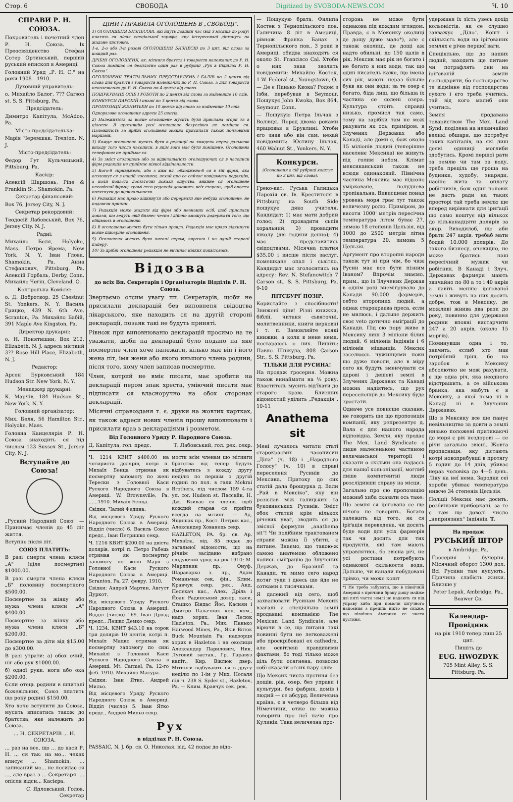Стор. 6 СВОБОДА Digitized by SVOBODA-NEWS.COM Ч. 10
СПРАВИ Р. Н. СОЮЗА.
Покровитель і почетний член Р. Н. Союза. Їх Преосвященство Стефан Сотер Ортинський, перший руський епископ в Америці.
Головний Уряд „Р. Н. С." на роки 1908—1910.
Духовний управитель:
о. Михайло Балог, 7?? Carson st. S. S. Pittsburg, Pa.
Предсідатель:
Димитро Капітула, McAdoo, Pa.
Місто-предсідателька:
Марія Черемшак, Trenton, N. J.
Місто-предсідатель:
Федор Гут Кульчицький, Pittsburg, Pa.
Касієр:
Алексій Шаршонь, Pine & Franklin St., Shamokin, Pa.
Секретар фінансовий:
Box 76, Jersey City, N. J.
Секретар рекордовий:
Теодосій Лабовський, Box 76, Jersey City, N. J.
Радні:
Михайло Беля, Holyoke, Mass. Петро Ярема, New York, N. Y. Іван Глова, Shamokin, Pa. Анна Стефанович, Pittsburg, Pa. Алексій Горбаль, Derby, Conn. Михайло Чегін, Cleveland, O.
Контрольна Комісія:
о. Д. Добротвор, 25 Chestnut St. Yonkers, N. Y. Василь Грицко, 439 N. 6th Ave. Scranton, Pa. Михайло Бабій, 391 Maple Ave Kingston, Pa.
Директор друкарні:
о. Н. Понятишин, Box 212, Elizabeth, N. J. адреса місткий 3?? Rose Hill Place, Elizabeth, N. J.
Редактор:
Арсен Бурковський 184 Hudson Str. New York, N. Y.
Менаджер друкарні:
К. Марчів, 184 Hudson St., New York, N. Y.
Головний організатор:
Мих. Беля, 56 Hamilton Str., Holyoke, Mass.
Головна Канцелярія Р. Н. Союза знаходить ся під числом 123 Sussex St., Jersey City, N. J.
Вступайте до Союза!
„Руский Народний Союз" — Принимає членів до 45 літ життя.
Вступне після літ.
СОЮЗ ПЛАТИТЬ:
В разі смерти члена кляси „А" (ціле посмертне) $1000.00.
В разі смерти члена кляси „Б" половину посмертного $500.00.
Посмертне за жінку або мужа члена кляси „А" $400.00.
Посмертне за жінку або мужа члена кляси „Б" $200.00.
Посмертне за діти від $15.00 до $300.00.
В разі утрати: а) обох очий, ніг або рук $1000.00.
б) одної руки, ноги або ока $200.00.
Єсли отець родини в шпиталі божевільних, Союз платить що року родині $150.00.
Хто хоче вступити до Союза, мусить вписатись також до братства, яке належить до Союза.
... Н. СЕКРЕТАРІВ ... Н. СОЮЗА.
... раз на все, що ... до каси Р. Н. ... ся так: на мо... чеках вписує ... Shamokin, ... записаний мо... не лосилає ся ..., але враз з ... Секретаря. ... опісля відси... Касієра.
С. Ядловський, Голов. Секретар
ЦІНИ І ПРАВИЛА ОГОЛОШЕНЬ В „СВОБОДІ".
1) ОГОЛОШЕНЯ БИЗНЕСОВІ, які йдуть довший час (від 3 місяців до року) платять ся після спеціальної тарифи, яку інтересовані дістануть на жадане листовно.
1-о, 2-о або 3-и разові ОГОЛОШЕНЯ БИЗНЕСІВ по 3 цнт. від слова за кождий раз.
ДРІБНІ ОГОЛОШЕНЯ, як: мітинги братств і товариств належачих до Р. Н. Союза поміщає ся безплатно один раз в рубриці „Рух в Відділах Р. Н. Союза".
ОГОЛОШЕНЯ ТЕАТРАЛЬНИХ ПРЕДСТАВЛЕНЬ І БАЛІВ по 2 центи від слова для братств і товариств належачих до Р. Н. Союза, а для товариств неналежачих до Р. Н. Союза по 4 центи від слова.
ПОШУКУВАНЕ ОСІБ І РОБОТИ по 2 центи від слова за найменше 10 слів.
КОНКУРСИ ПАРОХІЙ і иньші по 3 центи від слова.
ПРОПОЗИЦІЇ ЖЕНИТЬБИ по 10 центів від слова за найменше 10 слів.
Одноразове оголошеня адреси 25 центів.
2) Належитість за всяке оголошене мусить бути прислана згори та в цілости. В противнім разі оголошене безуслівно не поміщає ся. Належитість за дрібні оголошеня можна присилати також почтовими марками.
3) Кожде оголошене мусить бути в редакції на тиждень перед дальшою виходу того числа часописи, в якім воно має бути поміщене. Оголошень телефоном не приймає ся.
4) За зміст оголошень або за відвічальність оголошуючих ся в часописи фірм редакція не приймає ніякої відвічальности.
5) Кого-б скривджено, або з ким вл. обходжено-б ся в тій фірмі, яка оголошує ся в нашій часописи, нехай про се сейчас повідомить редакцію, а коли подасть достаточні докази ошуства, викине ся оголошене несовісної фірми; кромі сего редакція доложить всіх старань, щоб ошуста потягнути до відвічальности.
6) Редакція має право відкинути або перервати яке небудь оголошене, не подаючи причин.
7) Редакція може жадати від фірм або незнаних осіб, щоб прислали докази, що ведуть свій бизнес чесно і дійсно зможуть додержати того, що обіцюють в оголошеню.
8) В оголошеню мусять бути тілько правда. Редакція має право відкинути всяке підозріле оголошеня.
9) Оголошеня мусять бути писані пером, виразно і на одній стороні паперу.
10) За дрібні оголошеня редакція не висилає ніяких покві­товань.
Відозва
до всіх Вп. Секретарів і Організаторів Відділів Р. Н. Союза.
Звертаємо отсим увагу пп. Секретарів, щоби не присилали декларацій без виповненя свідоцтва лікарського, яке находить ся на другій стороні декларації, позаяк такі не будуть приняті.
Рівнож при виповнюваню декларацій просимо на те уважати, щоби на декларації було подано на яке посмертне член хоче належати, кілько має він і його жена літ, імя жени або якого иньшого члена родини, після того, кому член записав посмертне.
Член, котрий не вміє писати, має зробити на декларації пером знак хреста, уміючий писати має підписати ся власноручно на обох сторонах декларації.
Місячні справозданя т. є. друки на жовтих картках, як також адреси нових членів прошу виповнювати і присилати враз з деклараціями і розметом.
Від Головного Уряду Р. Народного Союза.
Д. Капітула, гол. предс. Т. Лабовський, гол. рек. секр.
Ч. 1214 КВИТ $400.00 на чотириста долярів, котрі п. Михаїл Бенца отримав як посмертну запомогу по жені Терески з Головної Каси Руского Народного Союза в Америці. W. Brownsville, Pa. ......1910. Михаїл Бенца.
Свідки: Чалий Федина.
Від місцевого Уряду Руского Народного Союза в Америці. Відділ (число) 6. Василь Сокол предс., Іван Петришко секр.
Ч. 1216 КВИТ $200.00 на двіста долярів, котрі п. Петро Рабець отримав як посмертну запомогу по жені Марії з Головної Каси Руского Народного Союза в Америці. Scranton, Pa. 27. февру. 1910.
Свідки: Андрей Мартин, Август Дуркот,
Від місцевого Уряду Руского Народного Союза в Америці. Відділ (число) 169. Іван Дрозд предс., Лешко Демко секр.
Ч. 1234. КВИТ $43.10 на сорок три долярів 10 центів, котрі п. Михаїл Мацко отримав як посмертну запомогу по сині Михайлі з Головної Каси Руского Народного Союза в Америці. Mt. Carmel, Pa. 12-го феб. 1910. Михайло Масура.
Свідки: Іван Ятко, Андрей Мильо.
Від місцевого Уряду Руского Народного Союза в Америці. Відділ (число) 5. Іван Ятко предс., Андрей Мильо секр.
мости всім членам що мітинги братства від тепер будуть відбуватись з кожду другу неділю по першім о другій годині по пол. в гали Mokrai Brothers, під числом 159 4-та ул. cor. Hudson st. Пассайк, Н. Дж. Взиває ся членів, щоб кождий старав ся прийти всегда на мітинг. — Ад. Ящишак пр., Кост. Петрик кас., Александер Хованець секр.
HAZLETON, PA. бр. св. Ар. Михаїла, від. 85 подає до загальної відомости, що на річнім засіданю вибрано слідуючий уряд на рік 1910: М. Мардпняк пр., Онуф. Шараварко з. пр., Адам Романьчак сек. фін., Клим. Кравчук секр. рек., Анд. Пелехач кас., Алех. Дріль і Йоан Радинський дозор. каси, Сташко Біндас Йос. Касиян і Дмитро Палачнок кон. ком., надз. хорих: Іван Лесюк Hazleton, Pa., Мих. Панько Harwood Mines, Pa., Яків Вітюк Buck Mountain Pa; надзорця хорих в Hazleton і на околици Александер Парилович, Ник. Луговий застав., Гр. Гаравуз капіт., Кир. Віклюк двер. Мітинги відбувають ся в другу неділю по 1-ім у Мих. Носаля під ч. 238 S. Syder st., Hazleton, Pa. — Клим. Кравчук сек. рек.
Рух
в відділах Р. Н. Союза.
PASSAIC, N. J. бр. св. О. Николая, від. 42 подає до відо-
— Пошукую брата, Филипа Костек з Тернопільского пов. Галичина 8 літ в Америці, рівнож Франка Банах з Тернопільского пов., 3 роки в Америці, обидва знаходять ся около St. Francisco Cal. Хтоби о них знав зволить повідомити: Михайло Костек, 1 W. Federal st., Youngstown, O.
— Де є Панько Квока? Родом з Ізби, перебував в Seymour. Пошукує John Kwoka, Box 864, Seymour, Conn.
— Пошукую Петра Ільчак з Волівця. Перед двома роками працював в Бруклині. Хтоби єго знав або він сам, нехай повідомить: Юстину Ільчак, 460 Walnut St., Yonkers, N. Y.
Конкурси.
(Оголошеня в сій рубриці коштує по 3 цнт. від слова).
Греко-кат. Руська Галицька Парохія св. Ів. Крестителя в Pittsburg на South Side пошукує дяко учителя. Кандидат: 1) має мати добрий голос; 2) провадити сьпів хоральний; 3) провадити школу (дві години денно); 4) має представитись свідоцтвами. Місячна платня $35.00 і висше після заслуг, помешкане опал і сьвітло. Кандидат має зголоситись на адресу: Rev. N. Stefanowitch 7 Carson st., S. S. Pittsburg, Pa. 9-10
ПІТСБУРҐ ПОЗІР.
Користайте з спосібности! Знижені ціни! Різні книжки, біблії, читаня сьвяточні, молитвенники, книги церковні і т. п. Замовляйте всякі книжки, а коли в мене нема, постараюсь о них. Пишіть: Павло Шпікула, 808 Carson Str., S. S. Pittsburg, Pa.
ТІЛЬКИ ДЛЯ РУСИНА!
На продаж ґросерня. Можна також винаймати на ½ року. Властитель мусить від'їхати до старого краю. Близших відомостий уділить „Редакція". 10-11
Anathema sit
Мені лучилось читати статі старокраєвих часописий „Діла" (ч. 18) і „Народного Голосу" (ч. 10) в справі переселеня Русинів до Мексика. Притоку до сих статій дала брошурка д. Вали „Рай в Мексіко", яку він розіслав між галицьких та буковинських Русинів. Зміст обох статий крім кількох річевих уваг, зводить ся до звісної формули „anathema sit"! Чи подібним трактованем справи можна її убити, є питане. Знаємо, що такою-ж самою анатемою обложено колись еміґрацію до Злучених Держав, до Бразилії та Канади, та мимо сего народ потяг туди і днесь ще йде не сотками а тисячками.
Я далекий від сего, щоб захвалювати Русинам Мексик взагалі а спеціяльно землі продавані компанією The Mexican Land Syndicate, але вірючи в се, що питаня такі повинні бути не легковажені або проскрібовані ex cathedra, але освітлені правдивими фактами, бо тоді тілько може ціль бути осягнена, позволю собі сказати отсих пару слів:
Що Мексик чиста пустиня без дощів, рік, озер, без управи і культури, без фабрик, домів і людий — се абсурд. Величезна країна, є в четверо більша від Німеччини, отже не можна говорити про неї наче про Куликів. Така величезна про-
сторонь не може бути однакова під кождим зглядом. Правда, є в Мексику околиці де дощу дуже мало*), але є також околиці, де дощі аж надто обильні, до 150 цалів в рік. Мексик має рік не богато і не богато в них води, так що один писатель каже, що імена сих рік, мають нераз більше букв як они води; за те озер є богато, біда лиш, що більша їх частина се солені озера. Культура стоїть справді низько, промисл так само, тому на зарібки там не мож рахувати як ось, приміром, в Злучених Державах або Канаді, але доми є, бож около 15 міліонів людий (теперішне населенє Мексика) не живуть під голим небом. Клімат мексиканський також не всюди одинаковий. Північна частина Мексика має підсонє умірковане, полуднева тропікальна. Вивисшенє понад уровень моря грає тут також величезну ролю. Приміром, до висоти 1000' метрів пересічна температура літом буває 27, зимою 18 степенів Цельзія, від 1000 до 2500 метрів літна температура 20, зимова 5 Цельзія.
Арґумент про второпні народи також тут ні при чім, бо чиж Русин має все бути пізним Іваном? Впрочім знаємо, прим., що із Злучених Держав в однім році виеміґрувало до Канади 90.000 фармерів, себто второпних людий, а однак старокраєва преса, єсли не милюсь, і дальше держить своє veto дотично еміґрації до Канади. Під сю пору живе в Мексику лиш 3 міліони білих людий, 6 міліонів Індіянів і 6 міліонів мішанців. Мексик заселюєсь чужинцями поки що дуже поволи, але в міру сего як будуть зменчувати ся дарові і дешеві землі в Злучених Державах та Канаді можна надіятись, що рух переселенців до Мексику буде зростати.
Одначе усе повисше сказане, не говорить ще що пропозиція компанії, яку репрезентує д. Вала є для нашого народа відповідна. Земля, яку продає The Mex. Land Syndicate є лише малесенькою частиною величанської території і сказати о скільки она надаєсь для нашої кольонізації, моглиб лише компетентні люди розслідивши справу на місци.
Загально про сю пропозицію можнаб хиба сказати ось таке:
Що земля ся іріґована се ще нічого не говорить. Богато залежить від того, як ся іріґація переведена, чи досить буде води для усіх фармерів так чи досить для тих продуктів, які там мають управлятись, бо звісна річ, не усі ростини потребують однакової скількости води. Дальше, чи канали побудовані трівко, чи може кошт
*) Не треба забувати, що в північній Америці з причини браку дощу майже дві пяті части землі не надають ся під управу хиба при помочи штучного напоєния з преціпь нікто не скаже, що північна Америка се чиста пустиня.
удержаня їх зїсть увесь дохід кольоністів, як се слушно завважує „Діло". Кошт і скількість води на іріґованих землях є річю першої ваги.
Спеціяльно, що до наших людий, заходить ще питане чи потрафлять они на іріґованій земли господарити, бо господарство те відмінне від господарства сухого і єго треба учитись, тай від кого малиб они учитись.
Земля продавана товариством The Mex. Land Synd. поділена на незвичайно великі обшари, що потребує таких капіталів, на які лиш деякі одиниці моглиби здобутись. Кромі першої рати за землю чи там за воду, треба преціль ще гроша на будинки, худобу, знаряди, насіне жита та оплату робітників, бож один чоловік не дасть ради на таких просторі тай треба землю ще вперед вирівнати для іриґації що само коштує від кількох до кільканадцяти долярів за акер. Виходилоб, що аби брати 247 акрів, требаб мати бодай 10.000 долярів. До такого бизнесу, очевидно, не може братись наш пересічний мужик чи робітник. В Канаді і Злуч. Державах фармери мають звичайно по 80 а то і 40 акрів а навіть менше іріґованої землі і живуть на них досить добре, тож в Мексику, де можливі жнива два рази до року, повинно для удержаня родини вповні вистарчити 247 а 20 акрів, (около 15 морґів).
Поминувши одна і то, значить, єслиб хто мав потрібний гріш, бо на заробок в Мексику абсолютно не мож рахувати, є ще одна річ, яка неодного відстрашить, а се військова бранка, яка мабуть є в Мексику, а якої нема ні в Канаді ні в Злучених Державах.
Що в Мексику все ще панує невільництво за довги а землі низько положені притикаючі до моря є рік нездорові — се річи загально звісні. Жовта пропасниця, яку дістають котрі новоприбувші в протягу 5 годин до 14 днів, убиває нераз чоловіка до 4—5 день. Ліку на неї нема. Зародки сеї хороби убиває температура нижче 34 степенів Цельзія.
Поліції Мексик має досить, розбишаки приборкані, за те є там ще доволі число „неприязних" Індіянів. T.
На продаж
РУСЬКИЙ ШТОР
в Ambridge, Pa.
Ґросерия і бучерня. Місячний оборот 1300 дол. Всі Русини там купують. Причина слабість жінки. Близше у
Peter Lepak, Ambridge, Pa., Beawer Co.
Календар-Провідник
на рік 1910 тепер лиш 25 цнт.
Пишіть до
EUG. HWOZDYK
705 Mint Alley, S. S. Pittsburg, Pa.